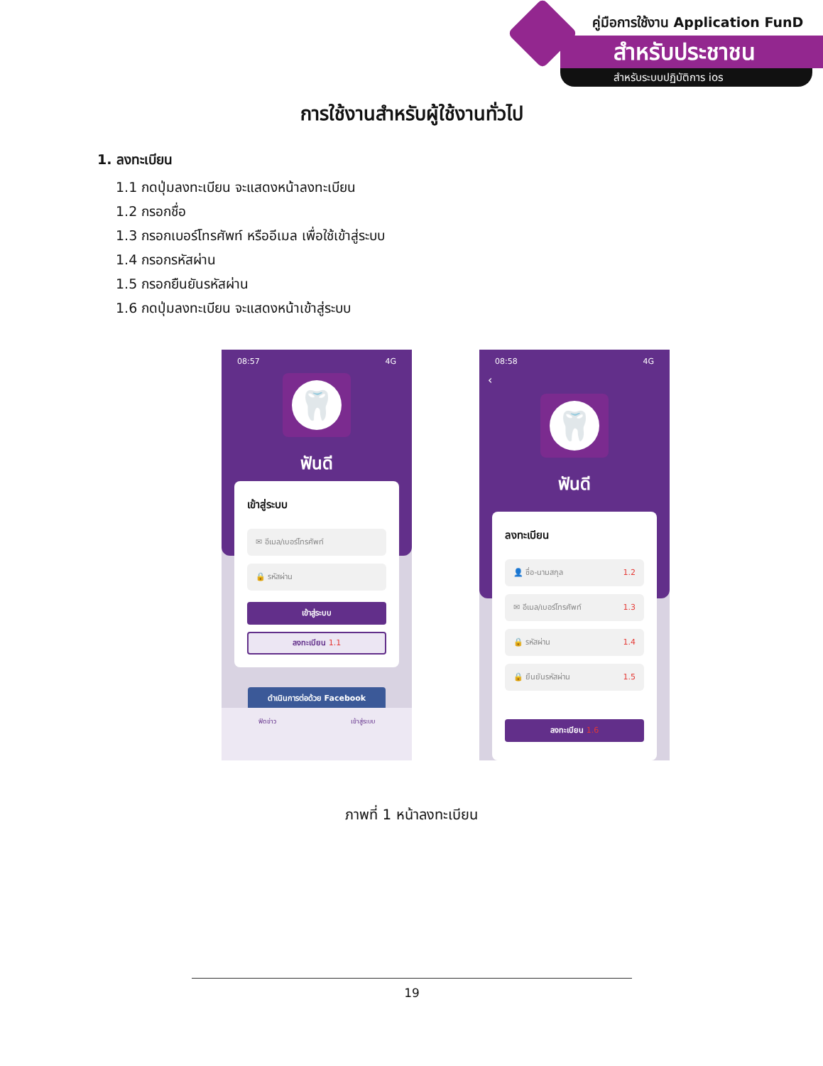คู่มือการใช้งาน Application FunD
สำหรับประชาชน
สำหรับระบบปฏิบัติการ ios
การใช้งานสำหรับผู้ใช้งานทั่วไป
1. ลงทะเบียน
1.1 กดปุ่มลงทะเบียน จะแสดงหน้าลงทะเบียน
1.2 กรอกชื่อ
1.3 กรอกเบอร์โทรศัพท์ หรืออีเมล เพื่อใช้เข้าสู่ระบบ
1.4 กรอกรหัสผ่าน
1.5 กรอกยืนยันรหัสผ่าน
1.6 กดปุ่มลงทะเบียน จะแสดงหน้าเข้าสู่ระบบ
08:57 4G
🦷
ฟันดี
เข้าสู่ระบบ
✉ อีเมล/เบอร์โทรศัพท์
🔒 รหัสผ่าน
เข้าสู่ระบบ
ลงทะเบียน 1.1
ดำเนินการต่อด้วย Facebook
ฟีดข่าว เข้าสู่ระบบ
08:58 4G
‹
🦷
ฟันดี
ลงทะเบียน
👤 ชื่อ-นามสกุล 1.2
✉ อีเมล/เบอร์โทรศัพท์ 1.3
🔒 รหัสผ่าน 1.4
🔒 ยืนยันรหัสผ่าน 1.5
ลงทะเบียน 1.6
ภาพที่ 1 หน้าลงทะเบียน
19